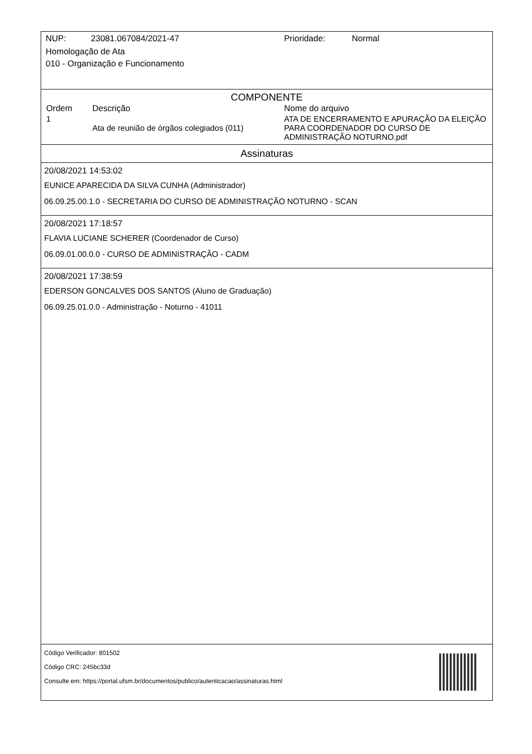NUP: 23081.067084/2021-47 Prioridade: Normal
Homologação de Ata
010 - Organização e Funcionamento
COMPONENTE
| Ordem | Descrição | Nome do arquivo |
| --- | --- | --- |
| 1 | Ata de reunião de órgãos colegiados (011) | ATA DE ENCERRAMENTO E APURAÇÃO DA ELEIÇÃO PARA COORDENADOR DO CURSO DE ADMINISTRAÇÃO NOTURNO.pdf |
Assinaturas
20/08/2021 14:53:02
EUNICE APARECIDA DA SILVA CUNHA (Administrador)
06.09.25.00.1.0 - SECRETARIA DO CURSO DE ADMINISTRAÇÃO NOTURNO - SCAN
20/08/2021 17:18:57
FLAVIA LUCIANE SCHERER (Coordenador de Curso)
06.09.01.00.0.0 - CURSO DE ADMINISTRAÇÃO - CADM
20/08/2021 17:38:59
EDERSON GONCALVES DOS SANTOS (Aluno de Graduação)
06.09.25.01.0.0 - Administração - Noturno - 41011
Código Verificador: 801502
Código CRC: 245bc33d
Consulte em: https://portal.ufsm.br/documentos/publico/autenticacao/assinaturas.html